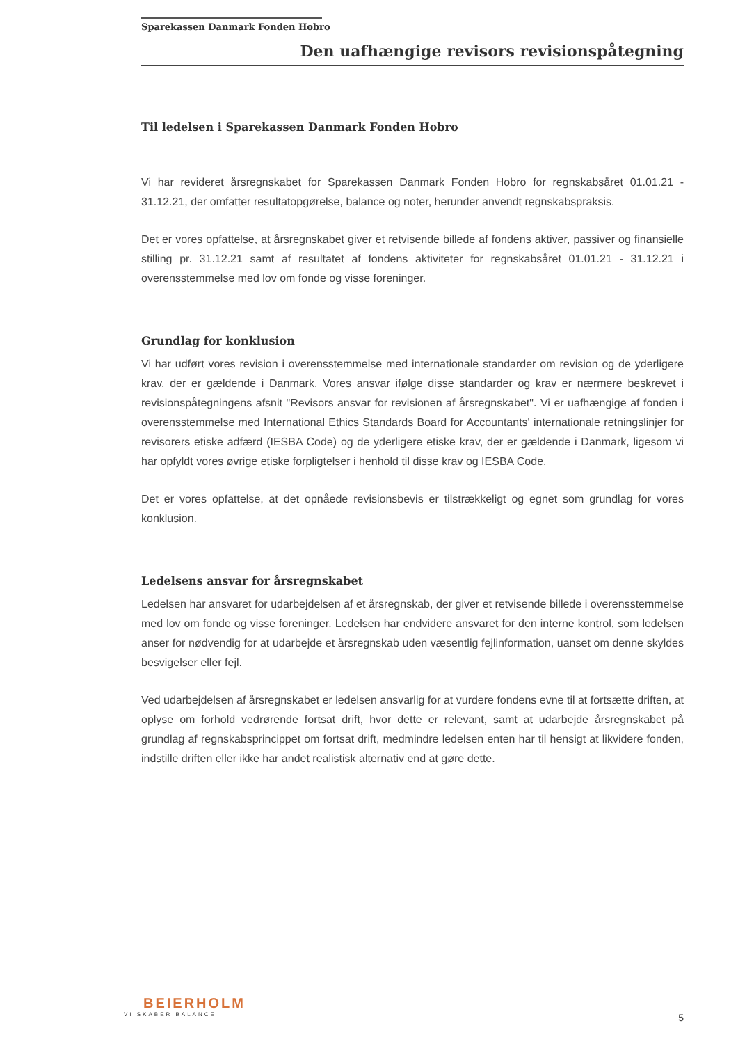Sparekassen Danmark Fonden Hobro
Den uafhængige revisors revisionspåtegning
Til ledelsen i Sparekassen Danmark Fonden Hobro
Vi har revideret årsregnskabet for Sparekassen Danmark Fonden Hobro for regnskabsåret 01.01.21 - 31.12.21, der omfatter resultatopgørelse, balance og noter, herunder anvendt regnskabspraksis.
Det er vores opfattelse, at årsregnskabet giver et retvisende billede af fondens aktiver, passiver og finansielle stilling pr. 31.12.21 samt af resultatet af fondens aktiviteter for regnskabsåret 01.01.21 - 31.12.21 i overensstemmelse med lov om fonde og visse foreninger.
Grundlag for konklusion
Vi har udført vores revision i overensstemmelse med internationale standarder om revision og de yderligere krav, der er gældende i Danmark. Vores ansvar ifølge disse standarder og krav er nærmere beskrevet i revisionspåtegningens afsnit "Revisors ansvar for revisionen af årsregnskabet". Vi er uafhængige af fonden i overensstemmelse med International Ethics Standards Board for Accountants' internationale retningslinjer for revisorers etiske adfærd (IESBA Code) og de yderligere etiske krav, der er gældende i Danmark, ligesom vi har opfyldt vores øvrige etiske forpligtelser i henhold til disse krav og IESBA Code.
Det er vores opfattelse, at det opnåede revisionsbevis er tilstrækkeligt og egnet som grundlag for vores konklusion.
Ledelsens ansvar for årsregnskabet
Ledelsen har ansvaret for udarbejdelsen af et årsregnskab, der giver et retvisende billede i overensstemmelse med lov om fonde og visse foreninger. Ledelsen har endvidere ansvaret for den interne kontrol, som ledelsen anser for nødvendig for at udarbejde et årsregnskab uden væsentlig fejlinformation, uanset om denne skyldes besvigelser eller fejl.
Ved udarbejdelsen af årsregnskabet er ledelsen ansvarlig for at vurdere fondens evne til at fortsætte driften, at oplyse om forhold vedrørende fortsat drift, hvor dette er relevant, samt at udarbejde årsregnskabet på grundlag af regnskabsprincippet om fortsat drift, medmindre ledelsen enten har til hensigt at likvidere fonden, indstille driften eller ikke har andet realistisk alternativ end at gøre dette.
BEIERHOLM
VI SKABER BALANCE
5